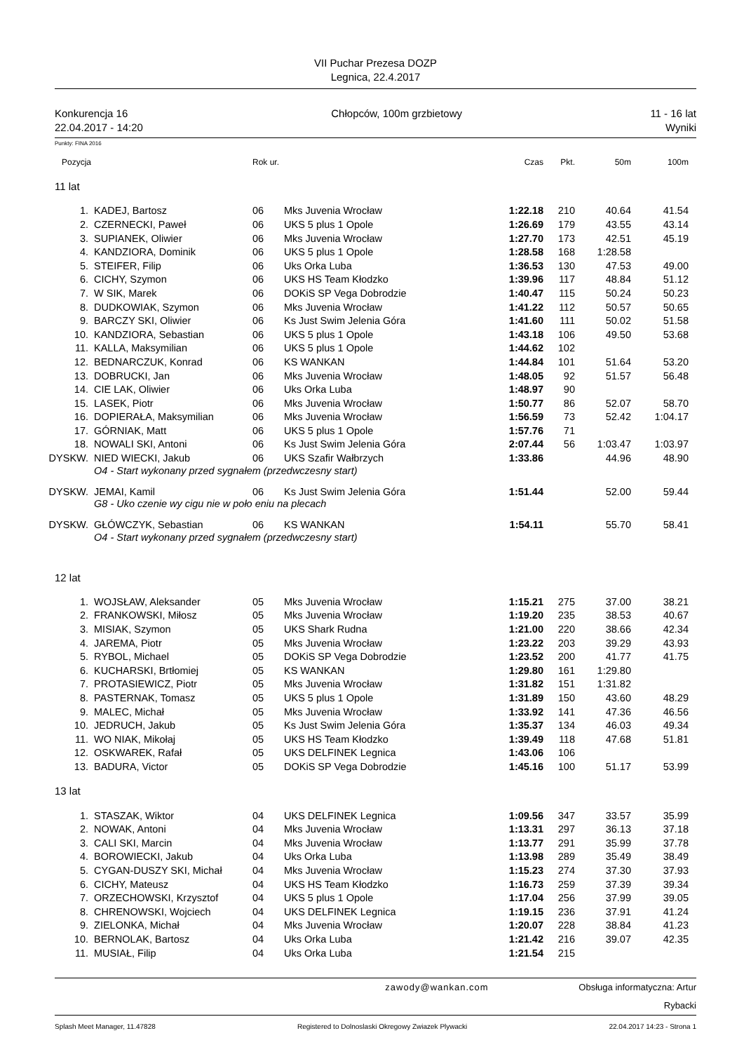VII Puchar Prezesa DOZP
Legnica, 22.4.2017
Konkurencja 16
22.04.2017 - 14:20 Chłopców, 100m grzbietowy 11 - 16 lat
Wyniki
Punkty: FINA 2016
| Pozycja | | Rok ur. | | Czas | Pkt. | 50m | 100m |
| --- | --- | --- | --- | --- | --- | --- | --- |
| 11 lat | | | | | | | |
| 1. | KADEJ, Bartosz | 06 | Mks Juvenia Wrocław | 1:22.18 | 210 | 40.64 | 41.54 |
| 2. | CZERNECKI, Paweł | 06 | UKS 5 plus 1 Opole | 1:26.69 | 179 | 43.55 | 43.14 |
| 3. | SUPIANEK, Oliwier | 06 | Mks Juvenia Wrocław | 1:27.70 | 173 | 42.51 | 45.19 |
| 4. | KANDZIORA, Dominik | 06 | UKS 5 plus 1 Opole | 1:28.58 | 168 | 1:28.58 | |
| 5. | STEIFER, Filip | 06 | Uks Orka Luba | 1:36.53 | 130 | 47.53 | 49.00 |
| 6. | CICHY, Szymon | 06 | UKS HS Team Kłodzko | 1:39.96 | 117 | 48.84 | 51.12 |
| 7. | W SIK, Marek | 06 | DOKiS SP Vega Dobrodzie | 1:40.47 | 115 | 50.24 | 50.23 |
| 8. | DUDKOWIAK, Szymon | 06 | Mks Juvenia Wrocław | 1:41.22 | 112 | 50.57 | 50.65 |
| 9. | BARCZY SKI, Oliwier | 06 | Ks Just Swim Jelenia Góra | 1:41.60 | 111 | 50.02 | 51.58 |
| 10. | KANDZIORA, Sebastian | 06 | UKS 5 plus 1 Opole | 1:43.18 | 106 | 49.50 | 53.68 |
| 11. | KALLA, Maksymilian | 06 | UKS 5 plus 1 Opole | 1:44.62 | 102 | | |
| 12. | BEDNARCZUK, Konrad | 06 | KS WANKAN | 1:44.84 | 101 | 51.64 | 53.20 |
| 13. | DOBRUCKI, Jan | 06 | Mks Juvenia Wrocław | 1:48.05 | 92 | 51.57 | 56.48 |
| 14. | CIE LAK, Oliwier | 06 | Uks Orka Luba | 1:48.97 | 90 | | |
| 15. | LASEK, Piotr | 06 | Mks Juvenia Wrocław | 1:50.77 | 86 | 52.07 | 58.70 |
| 16. | DOPIERAŁA, Maksymilian | 06 | Mks Juvenia Wrocław | 1:56.59 | 73 | 52.42 | 1:04.17 |
| 17. | GÓRNIAK, Matt | 06 | UKS 5 plus 1 Opole | 1:57.76 | 71 | | |
| 18. | NOWALI SKI, Antoni | 06 | Ks Just Swim Jelenia Góra | 2:07.44 | 56 | 1:03.47 | 1:03.97 |
| DYSKW. | NIED WIECKI, Jakub | 06 | UKS Szafir Wałbrzych | 1:33.86 | | 44.96 | 48.90 |
| | O4 - Start wykonany przed sygnałem (przedwczesny start) | | | | | | |
| DYSKW. | JEMAI, Kamil | 06 | Ks Just Swim Jelenia Góra | 1:51.44 | | 52.00 | 59.44 |
| | G8 - Uko czenie wy cigu nie w poło eniu na plecach | | | | | | |
| DYSKW. | GŁÓWCZYK, Sebastian | 06 | KS WANKAN | 1:54.11 | | 55.70 | 58.41 |
| | O4 - Start wykonany przed sygnałem (przedwczesny start) | | | | | | |
| 12 lat | | | | | | | |
| 1. | WOJSŁAW, Aleksander | 05 | Mks Juvenia Wrocław | 1:15.21 | 275 | 37.00 | 38.21 |
| 2. | FRANKOWSKI, Miłosz | 05 | Mks Juvenia Wrocław | 1:19.20 | 235 | 38.53 | 40.67 |
| 3. | MISIAK, Szymon | 05 | UKS Shark Rudna | 1:21.00 | 220 | 38.66 | 42.34 |
| 4. | JAREMA, Piotr | 05 | Mks Juvenia Wrocław | 1:23.22 | 203 | 39.29 | 43.93 |
| 5. | RYBOL, Michael | 05 | DOKiS SP Vega Dobrodzie | 1:23.52 | 200 | 41.77 | 41.75 |
| 6. | KUCHARSKI, Brtłomiej | 05 | KS WANKAN | 1:29.80 | 161 | 1:29.80 | |
| 7. | PROTASIEWICZ, Piotr | 05 | Mks Juvenia Wrocław | 1:31.82 | 151 | 1:31.82 | |
| 8. | PASTERNAK, Tomasz | 05 | UKS 5 plus 1 Opole | 1:31.89 | 150 | 43.60 | 48.29 |
| 9. | MALEC, Michał | 05 | Mks Juvenia Wrocław | 1:33.92 | 141 | 47.36 | 46.56 |
| 10. | JEDRUCH, Jakub | 05 | Ks Just Swim Jelenia Góra | 1:35.37 | 134 | 46.03 | 49.34 |
| 11. | WO NIAK, Mikołaj | 05 | UKS HS Team Kłodzko | 1:39.49 | 118 | 47.68 | 51.81 |
| 12. | OSKWAREK, Rafał | 05 | UKS DELFINEK Legnica | 1:43.06 | 106 | | |
| 13. | BADURA, Victor | 05 | DOKiS SP Vega Dobrodzie | 1:45.16 | 100 | 51.17 | 53.99 |
| 13 lat | | | | | | | |
| 1. | STASZAK, Wiktor | 04 | UKS DELFINEK Legnica | 1:09.56 | 347 | 33.57 | 35.99 |
| 2. | NOWAK, Antoni | 04 | Mks Juvenia Wrocław | 1:13.31 | 297 | 36.13 | 37.18 |
| 3. | CALI SKI, Marcin | 04 | Mks Juvenia Wrocław | 1:13.77 | 291 | 35.99 | 37.78 |
| 4. | BOROWIECKI, Jakub | 04 | Uks Orka Luba | 1:13.98 | 289 | 35.49 | 38.49 |
| 5. | CYGAN-DUSZY SKI, Michał | 04 | Mks Juvenia Wrocław | 1:15.23 | 274 | 37.30 | 37.93 |
| 6. | CICHY, Mateusz | 04 | UKS HS Team Kłodzko | 1:16.73 | 259 | 37.39 | 39.34 |
| 7. | ORZECHOWSKI, Krzysztof | 04 | UKS 5 plus 1 Opole | 1:17.04 | 256 | 37.99 | 39.05 |
| 8. | CHRENOWSKI, Wojciech | 04 | UKS DELFINEK Legnica | 1:19.15 | 236 | 37.91 | 41.24 |
| 9. | ZIELONKA, Michał | 04 | Mks Juvenia Wrocław | 1:20.07 | 228 | 38.84 | 41.23 |
| 10. | BERNOLAK, Bartosz | 04 | Uks Orka Luba | 1:21.42 | 216 | 39.07 | 42.35 |
| 11. | MUSIAŁ, Filip | 04 | Uks Orka Luba | 1:21.54 | 215 | | |
zawody@wankan.com Obsługa informatyczna: Artur Rybacki
Splash Meet Manager, 11.47828 Registered to Dolnoslaski Okregowy Zwiazek Plywacki 22.04.2017 14:23 - Strona 1